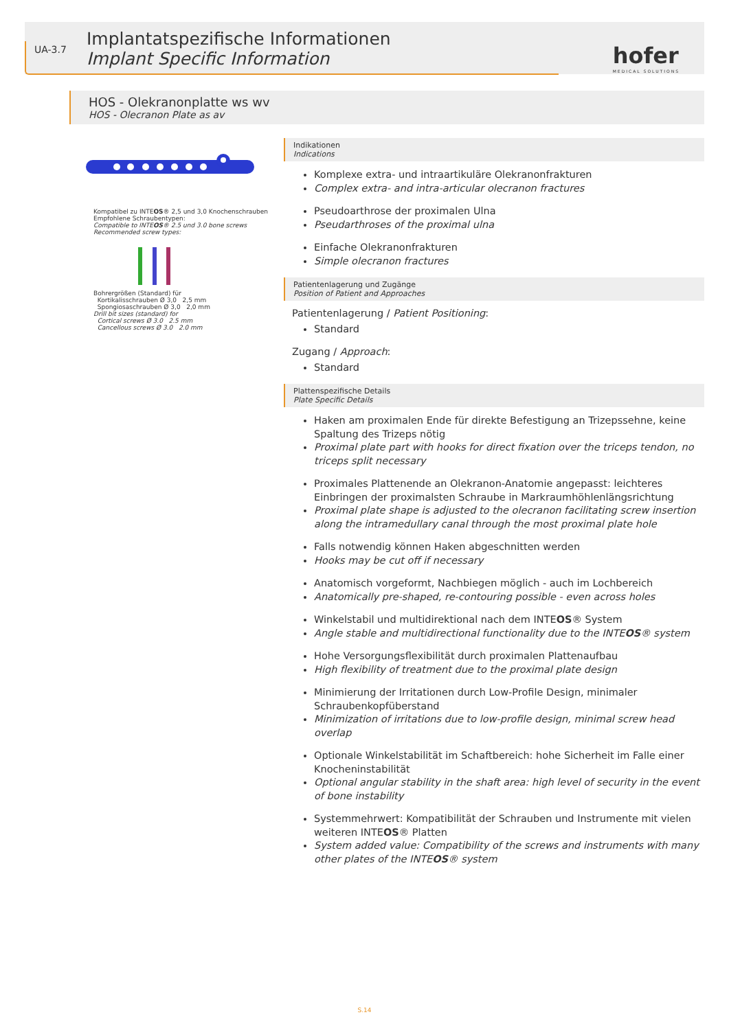UA-3.7
Implantatspezifische Informationen
Implant Specific Information
hofer
MEDICAL SOLUTIONS
HOS - Olekranonplatte ws wv
HOS - Olecranon Plate as av
Kompatibel zu INTEOS® 2,5 und 3,0 Knochenschrauben
Empfohlene Schraubentypen:
Compatible to INTEOS® 2.5 und 3.0 bone screws
Recommended screw types:
Bohrergrößen (Standard) für
Kortikalisschrauben Ø 3,0 2,5 mm
Spongiosaschrauben Ø 3,0 2,0 mm
Drill bit sizes (standard) for
Cortical screws Ø 3.0 2.5 mm
Cancellous screws Ø 3.0 2.0 mm
Indikationen
Indications
Komplexe extra- und intraartikuläre Olekranonfrakturen
Complex extra- and intra-articular olecranon fractures
Pseudoarthrose der proximalen Ulna
Pseudarthroses of the proximal ulna
Einfache Olekranonfrakturen
Simple olecranon fractures
Patientenlagerung und Zugänge
Position of Patient and Approaches
Patientenlagerung / Patient Positioning:
Standard
Zugang / Approach:
Standard
Plattenspezifische Details
Plate Specific Details
Haken am proximalen Ende für direkte Befestigung an Trizepssehne, keine Spaltung des Trizeps nötig
Proximal plate part with hooks for direct fixation over the triceps tendon, no triceps split necessary
Proximales Plattenende an Olekranon-Anatomie angepasst: leichteres Einbringen der proximalsten Schraube in Markraumhöhlenlängsrichtung
Proximal plate shape is adjusted to the olecranon facilitating screw insertion along the intramedullary canal through the most proximal plate hole
Falls notwendig können Haken abgeschnitten werden
Hooks may be cut off if necessary
Anatomisch vorgeformt, Nachbiegen möglich - auch im Lochbereich
Anatomically pre-shaped, re-contouring possible - even across holes
Winkelstabil und multidirektional nach dem INTEOS® System
Angle stable and multidirectional functionality due to the INTEOS® system
Hohe Versorgungsflexibilität durch proximalen Plattenaufbau
High flexibility of treatment due to the proximal plate design
Minimierung der Irritationen durch Low-Profile Design, minimaler Schraubenkopfüberstand
Minimization of irritations due to low-profile design, minimal screw head overlap
Optionale Winkelstabilität im Schaftbereich: hohe Sicherheit im Falle einer Knocheninstabilität
Optional angular stability in the shaft area: high level of security in the event of bone instability
Systemmehrwert: Kompatibilität der Schrauben und Instrumente mit vielen weiteren INTEOS® Platten
System added value: Compatibility of the screws and instruments with many other plates of the INTEOS® system
S.14